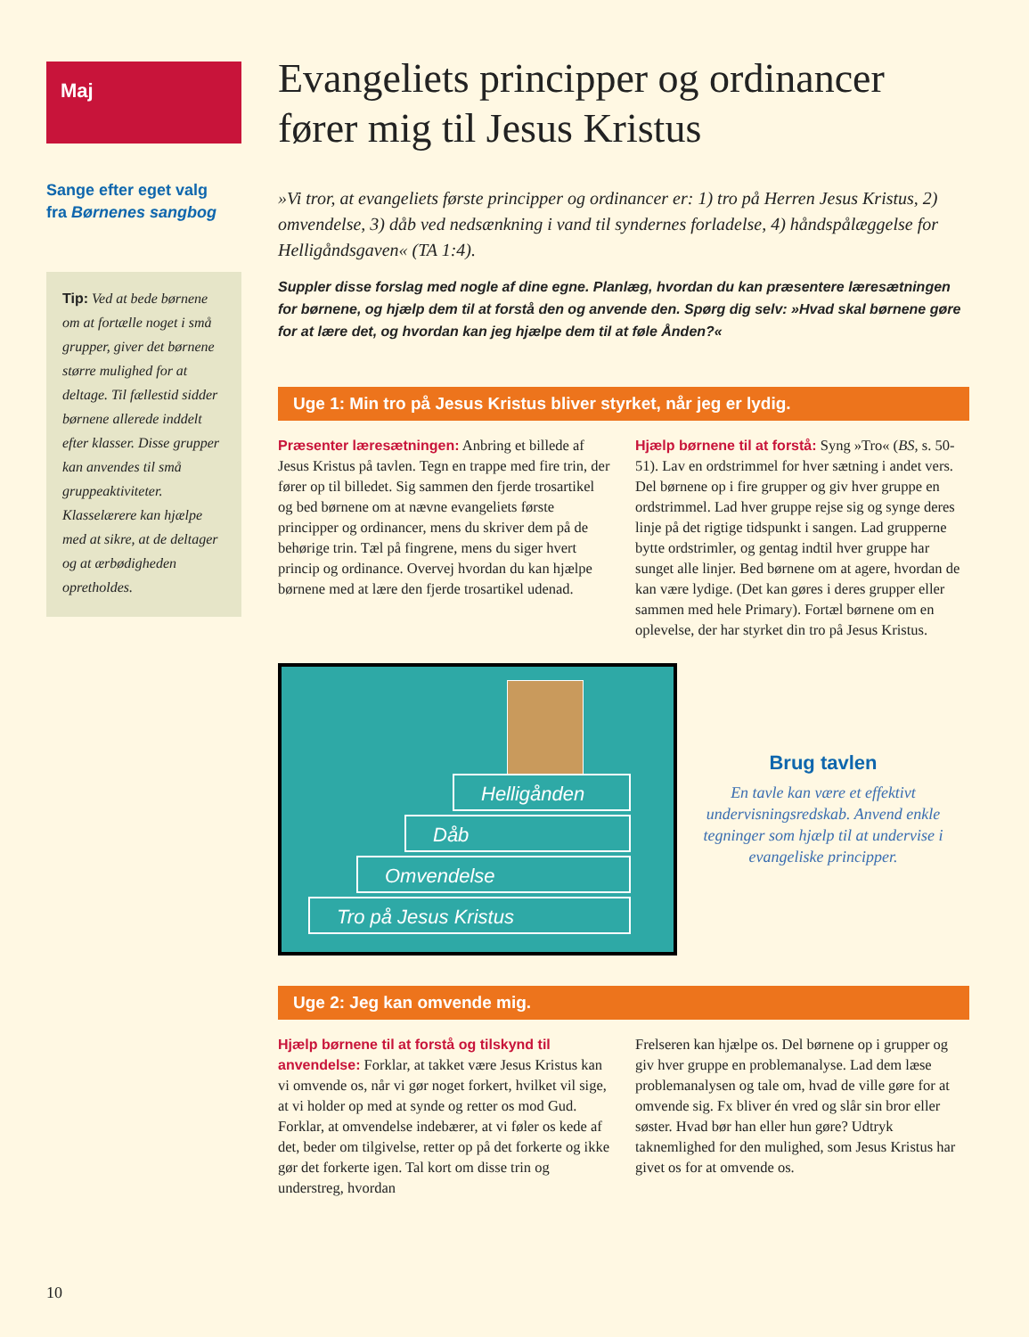Maj
Sange efter eget valg
fra Børnenes sangbog
Tip: Ved at bede børnene om at fortælle noget i små grupper, giver det børnene større mulighed for at deltage. Til fællestid sidder børnene allerede inddelt efter klasser. Disse grupper kan anvendes til små gruppeaktiviteter. Klasselærere kan hjælpe med at sikre, at de deltager og at ærbødigheden opretholdes.
Evangeliets principper og ordinancer fører mig til Jesus Kristus
»Vi tror, at evangeliets første principper og ordinancer er: 1) tro på Herren Jesus Kristus, 2) omvendelse, 3) dåb ved nedsænkning i vand til syndernes forladelse, 4) håndspålæggelse for Helligåndsgaven« (TA 1:4).
Suppler disse forslag med nogle af dine egne. Planlæg, hvordan du kan præsentere læresætningen for børnene, og hjælp dem til at forstå den og anvende den. Spørg dig selv: »Hvad skal børnene gøre for at lære det, og hvordan kan jeg hjælpe dem til at føle Ånden?«
Uge 1: Min tro på Jesus Kristus bliver styrket, når jeg er lydig.
Præsenter læresætningen: Anbring et billede af Jesus Kristus på tavlen. Tegn en trappe med fire trin, der fører op til billedet. Sig sammen den fjerde trosartikel og bed børnene om at nævne evangeliets første principper og ordinancer, mens du skriver dem på de behørige trin. Tæl på fingrene, mens du siger hvert princip og ordinance. Overvej hvordan du kan hjælpe børnene med at lære den fjerde trosartikel udenad.
Hjælp børnene til at forstå: Syng »Tro« (BS, s. 50-51). Lav en ordstrimmel for hver sætning i andet vers. Del børnene op i fire grupper og giv hver gruppe en ordstrimmel. Lad hver gruppe rejse sig og synge deres linje på det rigtige tidspunkt i sangen. Lad grupperne bytte ordstrimler, og gentag indtil hver gruppe har sunget alle linjer. Bed børnene om at agere, hvordan de kan være lydige. (Det kan gøres i deres grupper eller sammen med hele Primary). Fortæl børnene om en oplevelse, der har styrket din tro på Jesus Kristus.
Helligånden
Dåb
Omvendelse
Tro på Jesus Kristus
Brug tavlen
En tavle kan være et effektivt undervisningsredskab. Anvend enkle tegninger som hjælp til at undervise i evangeliske principper.
Uge 2: Jeg kan omvende mig.
Hjælp børnene til at forstå og tilskynd til anvendelse: Forklar, at takket være Jesus Kristus kan vi omvende os, når vi gør noget forkert, hvilket vil sige, at vi holder op med at synde og retter os mod Gud. Forklar, at omvendelse indebærer, at vi føler os kede af det, beder om tilgivelse, retter op på det forkerte og ikke gør det forkerte igen. Tal kort om disse trin og understreg, hvordan
Frelseren kan hjælpe os. Del børnene op i grupper og giv hver gruppe en problemanalyse. Lad dem læse problemanalysen og tale om, hvad de ville gøre for at omvende sig. Fx bliver én vred og slår sin bror eller søster. Hvad bør han eller hun gøre? Udtryk taknemlighed for den mulighed, som Jesus Kristus har givet os for at omvende os.
10